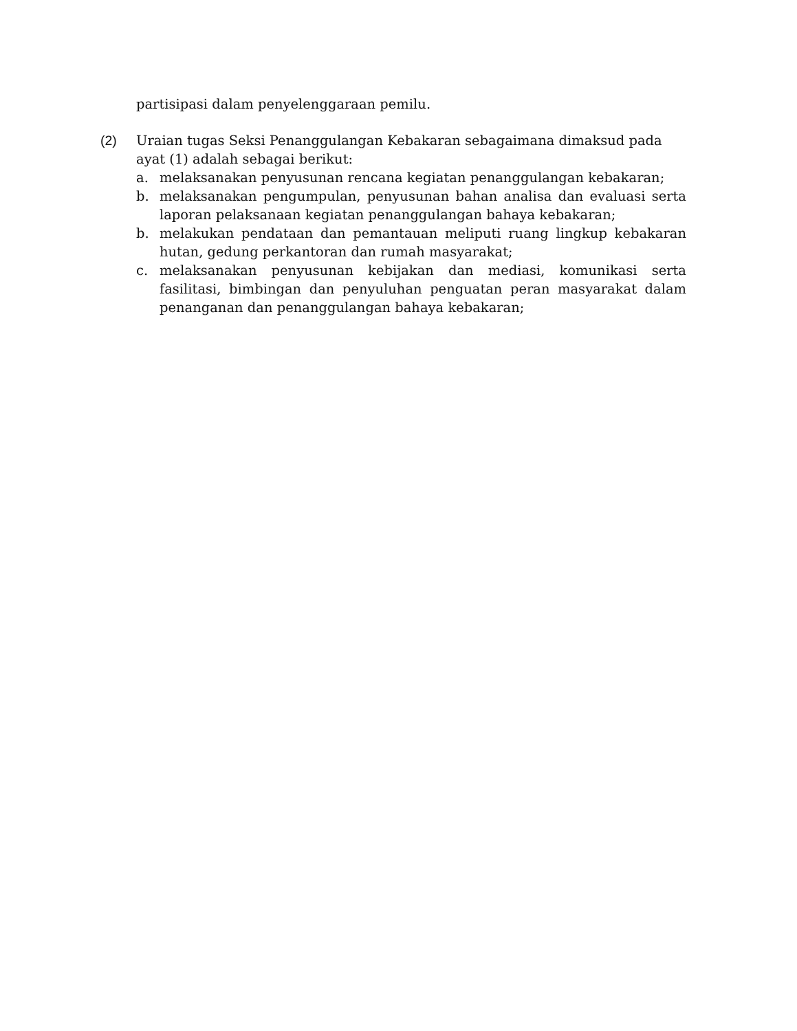partisipasi dalam penyelenggaraan pemilu.
(2) Uraian tugas Seksi Penanggulangan Kebakaran sebagaimana dimaksud pada ayat (1) adalah sebagai berikut:
a. melaksanakan penyusunan rencana kegiatan penanggulangan kebakaran;
b. melaksanakan pengumpulan, penyusunan bahan analisa dan evaluasi serta laporan pelaksanaan kegiatan penanggulangan bahaya kebakaran;
b. melakukan pendataan dan pemantauan meliputi ruang lingkup kebakaran hutan, gedung perkantoran dan rumah masyarakat;
c. melaksanakan penyusunan kebijakan dan mediasi, komunikasi serta fasilitasi, bimbingan dan penyuluhan penguatan peran masyarakat dalam penanganan dan penanggulangan bahaya kebakaran;